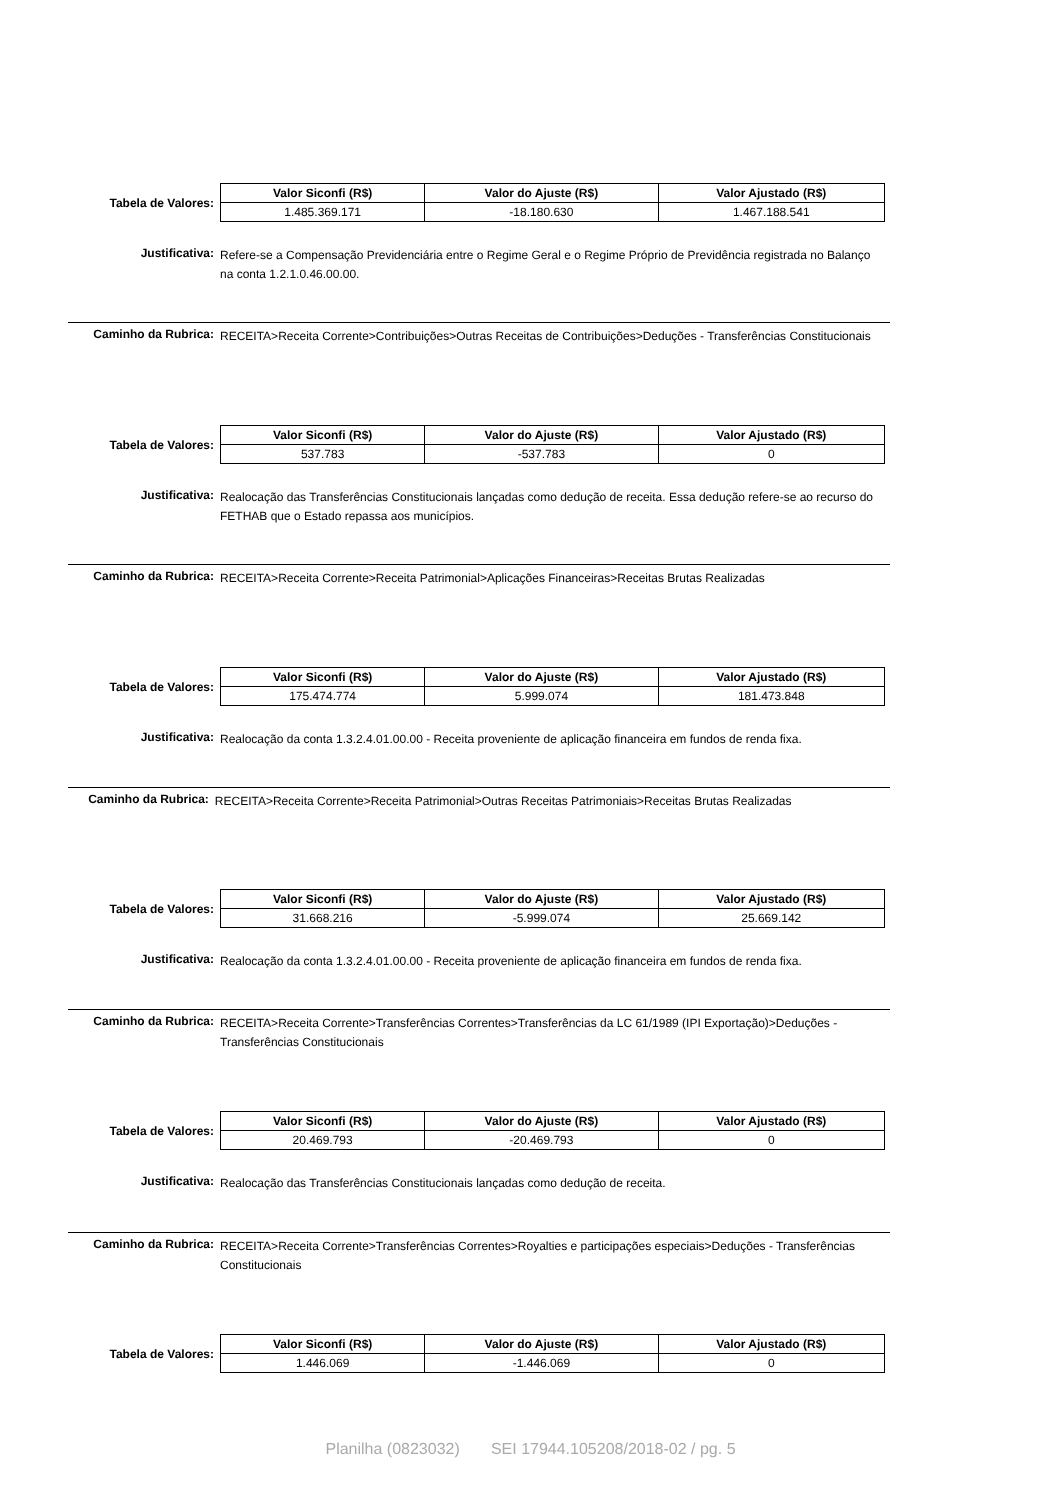Tabela de Valores:
| Valor Siconfi (R$) | Valor do Ajuste (R$) | Valor Ajustado (R$) |
| --- | --- | --- |
| 1.485.369.171 | -18.180.630 | 1.467.188.541 |
Justificativa:
Refere-se a Compensação Previdenciária entre o Regime Geral e o Regime Próprio de Previdência registrada no Balanço na conta 1.2.1.0.46.00.00.
Caminho da Rubrica:
RECEITA>Receita Corrente>Contribuições>Outras Receitas de Contribuições>Deduções - Transferências Constitucionais
Tabela de Valores:
| Valor Siconfi (R$) | Valor do Ajuste (R$) | Valor Ajustado (R$) |
| --- | --- | --- |
| 537.783 | -537.783 | 0 |
Justificativa:
Realocação das Transferências Constitucionais lançadas como dedução de receita. Essa dedução refere-se ao recurso do FETHAB que o Estado repassa aos municípios.
Caminho da Rubrica:
RECEITA>Receita Corrente>Receita Patrimonial>Aplicações Financeiras>Receitas Brutas Realizadas
Tabela de Valores:
| Valor Siconfi (R$) | Valor do Ajuste (R$) | Valor Ajustado (R$) |
| --- | --- | --- |
| 175.474.774 | 5.999.074 | 181.473.848 |
Justificativa:
Realocação da conta 1.3.2.4.01.00.00 - Receita proveniente de aplicação financeira em fundos de renda fixa.
Caminho da Rubrica:
RECEITA>Receita Corrente>Receita Patrimonial>Outras Receitas Patrimoniais>Receitas Brutas Realizadas
Tabela de Valores:
| Valor Siconfi (R$) | Valor do Ajuste (R$) | Valor Ajustado (R$) |
| --- | --- | --- |
| 31.668.216 | -5.999.074 | 25.669.142 |
Justificativa:
Realocação da conta 1.3.2.4.01.00.00 - Receita proveniente de aplicação financeira em fundos de renda fixa.
Caminho da Rubrica:
RECEITA>Receita Corrente>Transferências Correntes>Transferências da LC 61/1989 (IPI Exportação)>Deduções - Transferências Constitucionais
Tabela de Valores:
| Valor Siconfi (R$) | Valor do Ajuste (R$) | Valor Ajustado (R$) |
| --- | --- | --- |
| 20.469.793 | -20.469.793 | 0 |
Justificativa:
Realocação das Transferências Constitucionais lançadas como dedução de receita.
Caminho da Rubrica:
RECEITA>Receita Corrente>Transferências Correntes>Royalties e participações especiais>Deduções - Transferências Constitucionais
Tabela de Valores:
| Valor Siconfi (R$) | Valor do Ajuste (R$) | Valor Ajustado (R$) |
| --- | --- | --- |
| 1.446.069 | -1.446.069 | 0 |
Planilha (0823032) SEI 17944.105208/2018-02 / pg. 5